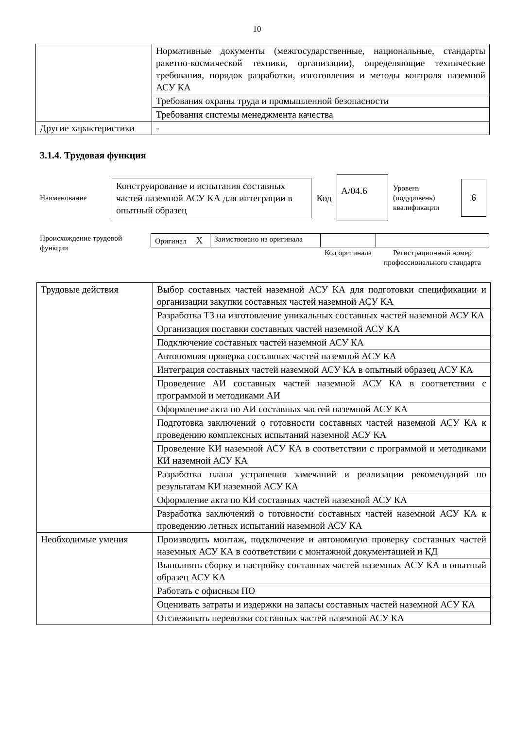10
| | Нормативные документы (межгосударственные, национальные, стандарты ракетно-космической техники, организации), определяющие технические требования, порядок разработки, изготовления и методы контроля наземной АСУ КА |
| | Требования охраны труда и промышленной безопасности |
| | Требования системы менеджмента качества |
| Другие характеристики | - |
3.1.4. Трудовая функция
Наименование
Конструирование и испытания составных частей наземной АСУ КА для интеграции в опытный образец
Код
А/04.6
Уровень (подуровень) квалификации
6
Происхождение трудовой функции
| Оригинал X | Заимствовано из оригинала | | |
| | | Код оригинала | Регистрационный номер профессионального стандарта |
| Трудовые действия | Выбор составных частей наземной АСУ КА для подготовки спецификации и организации закупки составных частей наземной АСУ КА |
| | Разработка ТЗ на изготовление уникальных составных частей наземной АСУ КА |
| | Организация поставки составных частей наземной АСУ КА |
| | Подключение составных частей наземной АСУ КА |
| | Автономная проверка составных частей наземной АСУ КА |
| | Интеграция составных частей наземной АСУ КА в опытный образец АСУ КА |
| | Проведение АИ составных частей наземной АСУ КА в соответствии с программой и методиками АИ |
| | Оформление акта по АИ составных частей наземной АСУ КА |
| | Подготовка заключений о готовности составных частей наземной АСУ КА к проведению комплексных испытаний наземной АСУ КА |
| | Проведение КИ наземной АСУ КА в соответствии с программой и методиками КИ наземной АСУ КА |
| | Разработка плана устранения замечаний и реализации рекомендаций по результатам КИ наземной АСУ КА |
| | Оформление акта по КИ составных частей наземной АСУ КА |
| | Разработка заключений о готовности составных частей наземной АСУ КА к проведению летных испытаний наземной АСУ КА |
| Необходимые умения | Производить монтаж, подключение и автономную проверку составных частей наземных АСУ КА в соответствии с монтажной документацией и КД |
| | Выполнять сборку и настройку составных частей наземных АСУ КА в опытный образец АСУ КА |
| | Работать с офисным ПО |
| | Оценивать затраты и издержки на запасы составных частей наземной АСУ КА |
| | Отслеживать перевозки составных частей наземной АСУ КА |